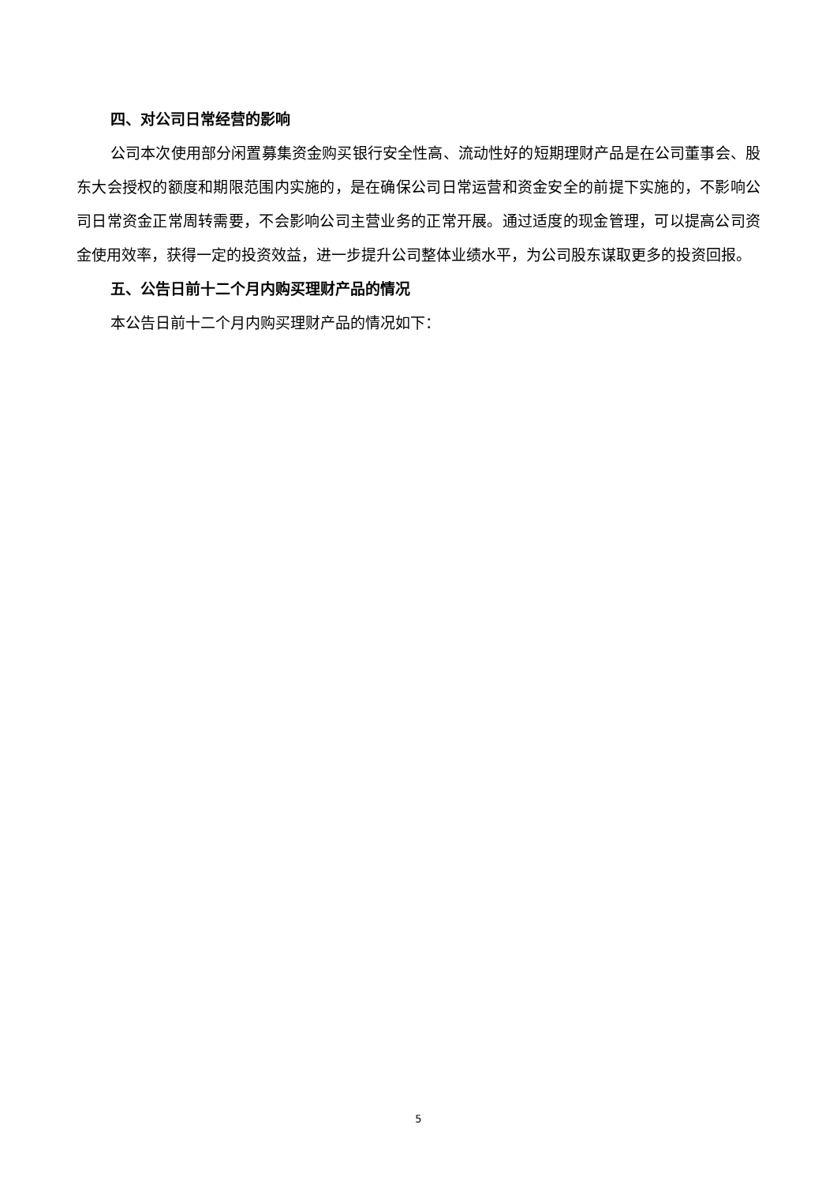四、对公司日常经营的影响
公司本次使用部分闲置募集资金购买银行安全性高、流动性好的短期理财产品是在公司董事会、股东大会授权的额度和期限范围内实施的，是在确保公司日常运营和资金安全的前提下实施的，不影响公司日常资金正常周转需要，不会影响公司主营业务的正常开展。通过适度的现金管理，可以提高公司资金使用效率，获得一定的投资效益，进一步提升公司整体业绩水平，为公司股东谋取更多的投资回报。
五、公告日前十二个月内购买理财产品的情况
本公告日前十二个月内购买理财产品的情况如下：
5